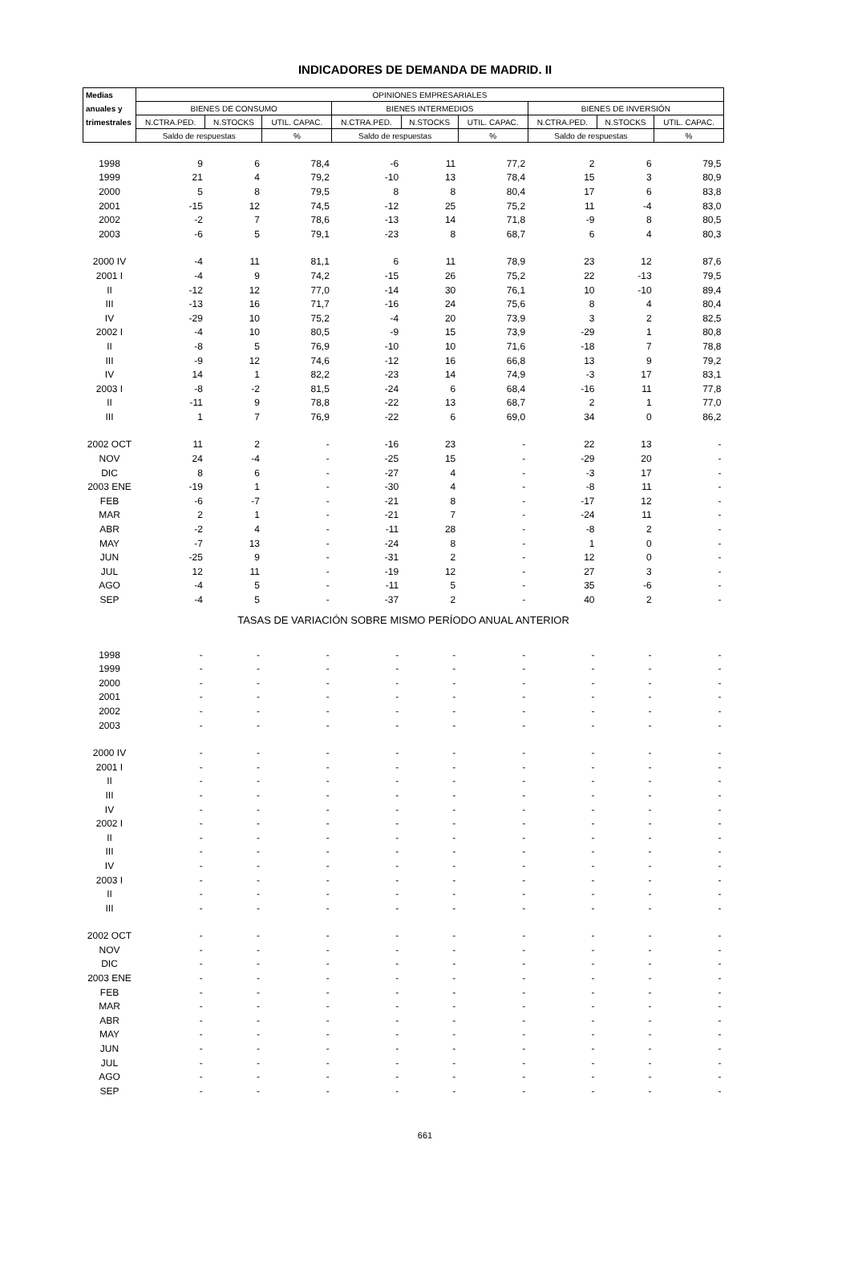INDICADORES DE DEMANDA DE MADRID. II
| Medias | OPINIONES EMPRESARIALES | | | | | | | | |
| --- | --- | --- | --- | --- | --- | --- | --- | --- | --- |
| anuales y | BIENES DE CONSUMO | | | BIENES INTERMEDIOS | | | BIENES DE INVERSIÓN | | |
| trimestrales | N.CTRA.PED. | N.STOCKS | UTIL. CAPAC. | N.CTRA.PED. | N.STOCKS | UTIL. CAPAC. | N.CTRA.PED. | N.STOCKS | UTIL. CAPAC. |
| | Saldo de respuestas | | % | Saldo de respuestas | | % | Saldo de respuestas | | % |
| 1998 | 9 | 6 | 78,4 | -6 | 11 | 77,2 | 2 | 6 | 79,5 |
| 1999 | 21 | 4 | 79,2 | -10 | 13 | 78,4 | 15 | 3 | 80,9 |
| 2000 | 5 | 8 | 79,5 | 8 | 8 | 80,4 | 17 | 6 | 83,8 |
| 2001 | -15 | 12 | 74,5 | -12 | 25 | 75,2 | 11 | -4 | 83,0 |
| 2002 | -2 | 7 | 78,6 | -13 | 14 | 71,8 | -9 | 8 | 80,5 |
| 2003 | -6 | 5 | 79,1 | -23 | 8 | 68,7 | 6 | 4 | 80,3 |
| 2000 IV | -4 | 11 | 81,1 | 6 | 11 | 78,9 | 23 | 12 | 87,6 |
| 2001 I | -4 | 9 | 74,2 | -15 | 26 | 75,2 | 22 | -13 | 79,5 |
| II | -12 | 12 | 77,0 | -14 | 30 | 76,1 | 10 | -10 | 89,4 |
| III | -13 | 16 | 71,7 | -16 | 24 | 75,6 | 8 | 4 | 80,4 |
| IV | -29 | 10 | 75,2 | -4 | 20 | 73,9 | 3 | 2 | 82,5 |
| 2002 I | -4 | 10 | 80,5 | -9 | 15 | 73,9 | -29 | 1 | 80,8 |
| II | -8 | 5 | 76,9 | -10 | 10 | 71,6 | -18 | 7 | 78,8 |
| III | -9 | 12 | 74,6 | -12 | 16 | 66,8 | 13 | 9 | 79,2 |
| IV | 14 | 1 | 82,2 | -23 | 14 | 74,9 | -3 | 17 | 83,1 |
| 2003 I | -8 | -2 | 81,5 | -24 | 6 | 68,4 | -16 | 11 | 77,8 |
| II | -11 | 9 | 78,8 | -22 | 13 | 68,7 | 2 | 1 | 77,0 |
| III | 1 | 7 | 76,9 | -22 | 6 | 69,0 | 34 | 0 | 86,2 |
| 2002 OCT | 11 | 2 | - | -16 | 23 | - | 22 | 13 | - |
| NOV | 24 | -4 | - | -25 | 15 | - | -29 | 20 | - |
| DIC | 8 | 6 | - | -27 | 4 | - | -3 | 17 | - |
| 2003 ENE | -19 | 1 | - | -30 | 4 | - | -8 | 11 | - |
| FEB | -6 | -7 | - | -21 | 8 | - | -17 | 12 | - |
| MAR | 2 | 1 | - | -21 | 7 | - | -24 | 11 | - |
| ABR | -2 | 4 | - | -11 | 28 | - | -8 | 2 | - |
| MAY | -7 | 13 | - | -24 | 8 | - | 1 | 0 | - |
| JUN | -25 | 9 | - | -31 | 2 | - | 12 | 0 | - |
| JUL | 12 | 11 | - | -19 | 12 | - | 27 | 3 | - |
| AGO | -4 | 5 | - | -11 | 5 | - | 35 | -6 | - |
| SEP | -4 | 5 | - | -37 | 2 | - | 40 | 2 | - |
| TASAS DE VARIACIÓN SOBRE MISMO PERÍODO ANUAL ANTERIOR | | | | | | | | | |
| 1998 | - | - | - | - | - | - | - | - | - |
| 1999 | - | - | - | - | - | - | - | - | - |
| 2000 | - | - | - | - | - | - | - | - | - |
| 2001 | - | - | - | - | - | - | - | - | - |
| 2002 | - | - | - | - | - | - | - | - | - |
| 2003 | - | - | - | - | - | - | - | - | - |
| 2000 IV | - | - | - | - | - | - | - | - | - |
| 2001 I | - | - | - | - | - | - | - | - | - |
| II | - | - | - | - | - | - | - | - | - |
| III | - | - | - | - | - | - | - | - | - |
| IV | - | - | - | - | - | - | - | - | - |
| 2002 I | - | - | - | - | - | - | - | - | - |
| II | - | - | - | - | - | - | - | - | - |
| III | - | - | - | - | - | - | - | - | - |
| IV | - | - | - | - | - | - | - | - | - |
| 2003 I | - | - | - | - | - | - | - | - | - |
| II | - | - | - | - | - | - | - | - | - |
| III | - | - | - | - | - | - | - | - | - |
| 2002 OCT | - | - | - | - | - | - | - | - | - |
| NOV | - | - | - | - | - | - | - | - | - |
| DIC | - | - | - | - | - | - | - | - | - |
| 2003 ENE | - | - | - | - | - | - | - | - | - |
| FEB | - | - | - | - | - | - | - | - | - |
| MAR | - | - | - | - | - | - | - | - | - |
| ABR | - | - | - | - | - | - | - | - | - |
| MAY | - | - | - | - | - | - | - | - | - |
| JUN | - | - | - | - | - | - | - | - | - |
| JUL | - | - | - | - | - | - | - | - | - |
| AGO | - | - | - | - | - | - | - | - | - |
| SEP | - | - | - | - | - | - | - | - | - |
661